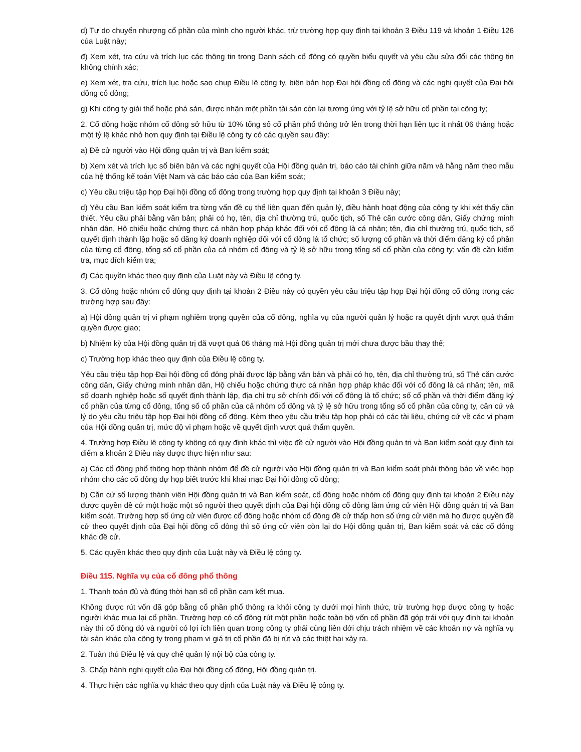d) Tự do chuyển nhượng cổ phần của mình cho người khác, trừ trường hợp quy định tại khoản 3 Điều 119 và khoản 1 Điều 126 của Luật này;
đ) Xem xét, tra cứu và trích lục các thông tin trong Danh sách cổ đông có quyền biểu quyết và yêu cầu sửa đổi các thông tin không chính xác;
e) Xem xét, tra cứu, trích lục hoặc sao chụp Điều lệ công ty, biên bản họp Đại hội đồng cổ đông và các nghị quyết của Đại hội đồng cổ đông;
g) Khi công ty giải thể hoặc phá sản, được nhận một phần tài sản còn lại tương ứng với tỷ lệ sở hữu cổ phần tại công ty;
2. Cổ đông hoặc nhóm cổ đông sở hữu từ 10% tổng số cổ phần phổ thông trở lên trong thời hạn liên tục ít nhất 06 tháng hoặc một tỷ lệ khác nhỏ hơn quy định tại Điều lệ công ty có các quyền sau đây:
a) Đề cử người vào Hội đồng quản trị và Ban kiểm soát;
b) Xem xét và trích lục sổ biên bản và các nghị quyết của Hội đồng quản trị, báo cáo tài chính giữa năm và hằng năm theo mẫu của hệ thống kế toán Việt Nam và các báo cáo của Ban kiểm soát;
c) Yêu cầu triệu tập họp Đại hội đồng cổ đông trong trường hợp quy định tại khoản 3 Điều này;
d) Yêu cầu Ban kiểm soát kiểm tra từng vấn đề cụ thể liên quan đến quản lý, điều hành hoạt động của công ty khi xét thấy cần thiết. Yêu cầu phải bằng văn bản; phải có họ, tên, địa chỉ thường trú, quốc tịch, số Thẻ căn cước công dân, Giấy chứng minh nhân dân, Hộ chiếu hoặc chứng thực cá nhân hợp pháp khác đối với cổ đông là cá nhân; tên, địa chỉ thường trú, quốc tịch, số quyết định thành lập hoặc số đăng ký doanh nghiệp đối với cổ đông là tổ chức; số lượng cổ phần và thời điểm đăng ký cổ phần của từng cổ đông, tổng số cổ phần của cả nhóm cổ đông và tỷ lệ sở hữu trong tổng số cổ phần của công ty; vấn đề cần kiểm tra, mục đích kiểm tra;
đ) Các quyền khác theo quy định của Luật này và Điều lệ công ty.
3. Cổ đông hoặc nhóm cổ đông quy định tại khoản 2 Điều này có quyền yêu cầu triệu tập họp Đại hội đồng cổ đông trong các trường hợp sau đây:
a) Hội đồng quản trị vi phạm nghiêm trọng quyền của cổ đông, nghĩa vụ của người quản lý hoặc ra quyết định vượt quá thẩm quyền được giao;
b) Nhiệm kỳ của Hội đồng quản trị đã vượt quá 06 tháng mà Hội đồng quản trị mới chưa được bầu thay thế;
c) Trường hợp khác theo quy định của Điều lệ công ty.
Yêu cầu triệu tập họp Đại hội đồng cổ đông phải được lập bằng văn bản và phải có họ, tên, địa chỉ thường trú, số Thẻ căn cước công dân, Giấy chứng minh nhân dân, Hộ chiếu hoặc chứng thực cá nhân hợp pháp khác đối với cổ đông là cá nhân; tên, mã số doanh nghiệp hoặc số quyết định thành lập, địa chỉ trụ sở chính đối với cổ đông là tổ chức; số cổ phần và thời điểm đăng ký cổ phần của từng cổ đông, tổng số cổ phần của cả nhóm cổ đông và tỷ lệ sở hữu trong tổng số cổ phần của công ty, căn cứ và lý do yêu cầu triệu tập họp Đại hội đồng cổ đông. Kèm theo yêu cầu triệu tập họp phải có các tài liệu, chứng cứ về các vi phạm của Hội đồng quản trị, mức độ vi phạm hoặc về quyết định vượt quá thẩm quyền.
4. Trường hợp Điều lệ công ty không có quy định khác thì việc đề cử người vào Hội đồng quản trị và Ban kiểm soát quy định tại điểm a khoản 2 Điều này được thực hiện như sau:
a) Các cổ đông phổ thông hợp thành nhóm để đề cử người vào Hội đồng quản trị và Ban kiểm soát phải thông báo về việc họp nhóm cho các cổ đông dự họp biết trước khi khai mạc Đại hội đồng cổ đông;
b) Căn cứ số lượng thành viên Hội đồng quản trị và Ban kiểm soát, cổ đông hoặc nhóm cổ đông quy định tại khoản 2 Điều này được quyền đề cử một hoặc một số người theo quyết định của Đại hội đồng cổ đông làm ứng cử viên Hội đồng quản trị và Ban kiểm soát. Trường hợp số ứng cử viên được cổ đông hoặc nhóm cổ đông đề cử thấp hơn số ứng cử viên mà họ được quyền đề cử theo quyết định của Đại hội đồng cổ đông thì số ứng cử viên còn lại do Hội đồng quản trị, Ban kiểm soát và các cổ đông khác đề cử.
5. Các quyền khác theo quy định của Luật này và Điều lệ công ty.
Điều 115. Nghĩa vụ của cổ đông phổ thông
1. Thanh toán đủ và đúng thời hạn số cổ phần cam kết mua.
Không được rút vốn đã góp bằng cổ phần phổ thông ra khỏi công ty dưới mọi hình thức, trừ trường hợp được công ty hoặc người khác mua lại cổ phần. Trường hợp có cổ đông rút một phần hoặc toàn bộ vốn cổ phần đã góp trái với quy định tại khoản này thì cổ đông đó và người có lợi ích liên quan trong công ty phải cùng liên đới chịu trách nhiệm về các khoản nợ và nghĩa vụ tài sản khác của công ty trong phạm vi giá trị cổ phần đã bị rút và các thiệt hại xảy ra.
2. Tuân thủ Điều lệ và quy chế quản lý nội bộ của công ty.
3. Chấp hành nghị quyết của Đại hội đồng cổ đông, Hội đồng quản trị.
4. Thực hiện các nghĩa vụ khác theo quy định của Luật này và Điều lệ công ty.